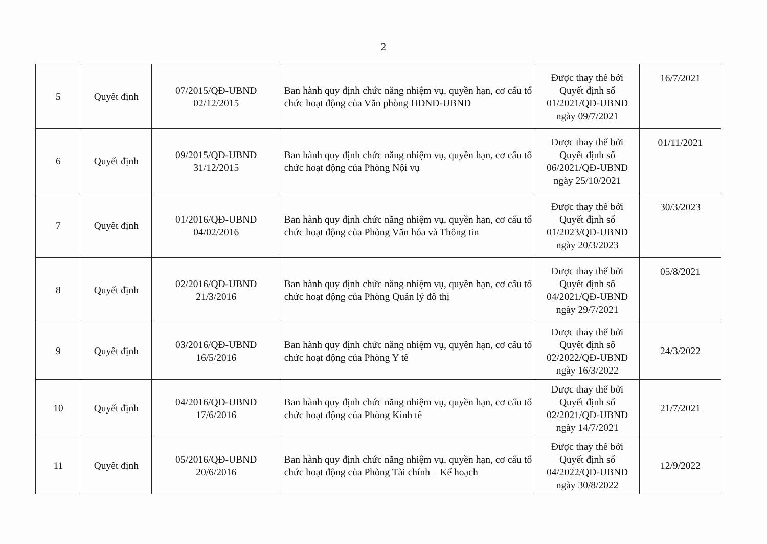2
| 5 | Quyết định | 07/2015/QĐ-UBND 02/12/2015 | Ban hành quy định chức năng nhiệm vụ, quyền hạn, cơ cấu tổ chức hoạt động của Văn phòng HĐND-UBND | Được thay thế bởi Quyết định số 01/2021/QĐ-UBND ngày 09/7/2021 | 16/7/2021 |
| 6 | Quyết định | 09/2015/QĐ-UBND 31/12/2015 | Ban hành quy định chức năng nhiệm vụ, quyền hạn, cơ cấu tổ chức hoạt động của Phòng Nội vụ | Được thay thế bởi Quyết định số 06/2021/QĐ-UBND ngày 25/10/2021 | 01/11/2021 |
| 7 | Quyết định | 01/2016/QĐ-UBND 04/02/2016 | Ban hành quy định chức năng nhiệm vụ, quyền hạn, cơ cấu tổ chức hoạt động của Phòng Văn hóa và Thông tin | Được thay thế bởi Quyết định số 01/2023/QĐ-UBND ngày 20/3/2023 | 30/3/2023 |
| 8 | Quyết định | 02/2016/QĐ-UBND 21/3/2016 | Ban hành quy định chức năng nhiệm vụ, quyền hạn, cơ cấu tổ chức hoạt động của Phòng Quản lý đô thị | Được thay thế bởi Quyết định số 04/2021/QĐ-UBND ngày 29/7/2021 | 05/8/2021 |
| 9 | Quyết định | 03/2016/QĐ-UBND 16/5/2016 | Ban hành quy định chức năng nhiệm vụ, quyền hạn, cơ cấu tổ chức hoạt động của Phòng Y tế | Được thay thế bởi Quyết định số 02/2022/QĐ-UBND ngày 16/3/2022 | 24/3/2022 |
| 10 | Quyết định | 04/2016/QĐ-UBND 17/6/2016 | Ban hành quy định chức năng nhiệm vụ, quyền hạn, cơ cấu tổ chức hoạt động của Phòng Kinh tế | Được thay thế bởi Quyết định số 02/2021/QĐ-UBND ngày 14/7/2021 | 21/7/2021 |
| 11 | Quyết định | 05/2016/QĐ-UBND 20/6/2016 | Ban hành quy định chức năng nhiệm vụ, quyền hạn, cơ cấu tổ chức hoạt động của Phòng Tài chính – Kế hoạch | Được thay thế bởi Quyết định số 04/2022/QĐ-UBND ngày 30/8/2022 | 12/9/2022 |